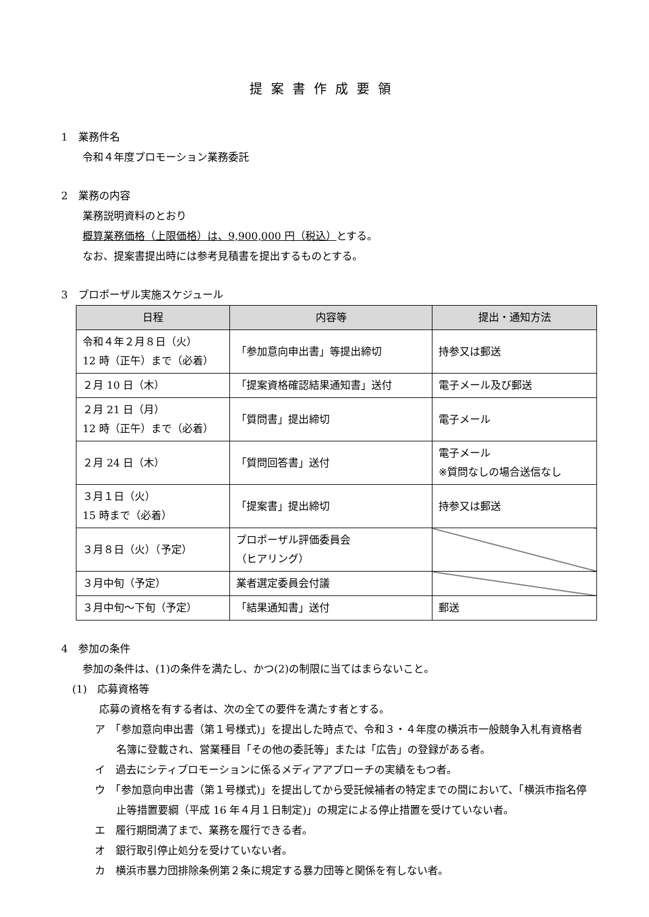提案書作成要領
1　業務件名
令和４年度プロモーション業務委託
2　業務の内容
業務説明資料のとおり
概算業務価格（上限価格）は、9,900,000 円（税込）とする。
なお、提案書提出時には参考見積書を提出するものとする。
3　プロポーザル実施スケジュール
| 日程 | 内容等 | 提出・通知方法 |
| --- | --- | --- |
| 令和４年２月８日（火） 12 時（正午）まで（必着） | 「参加意向申出書」等提出締切 | 持参又は郵送 |
| ２月 10 日（木） | 「提案資格確認結果通知書」送付 | 電子メール及び郵送 |
| ２月 21 日（月） 12 時（正午）まで（必着） | 「質問書」提出締切 | 電子メール |
| ２月 24 日（木） | 「質問回答書」送付 | 電子メール ※質問なしの場合送信なし |
| ３月１日（火） 15 時まで（必着） | 「提案書」提出締切 | 持参又は郵送 |
| ３月８日（火）（予定） | プロポーザル評価委員会 （ヒアリング） | |
| ３月中旬（予定） | 業者選定委員会付議 | |
| ３月中旬～下旬（予定） | 「結果通知書」送付 | 郵送 |
4　参加の条件
参加の条件は、(1)の条件を満たし、かつ(2)の制限に当てはまらないこと。
(1)　応募資格等
応募の資格を有する者は、次の全ての要件を満たす者とする。
ア　「参加意向申出書（第１号様式)」を提出した時点で、令和３・４年度の横浜市一般競争入札有資格者名簿に登載され、営業種目「その他の委託等」または「広告」の登録がある者。
イ　過去にシティプロモーションに係るメディアアプローチの実績をもつ者。
ウ　「参加意向申出書（第１号様式)」を提出してから受託候補者の特定までの間において、「横浜市指名停止等措置要綱（平成 16 年４月１日制定)」の規定による停止措置を受けていない者。
エ　履行期間満了まで、業務を履行できる者。
オ　銀行取引停止処分を受けていない者。
カ　横浜市暴力団排除条例第２条に規定する暴力団等と関係を有しない者。